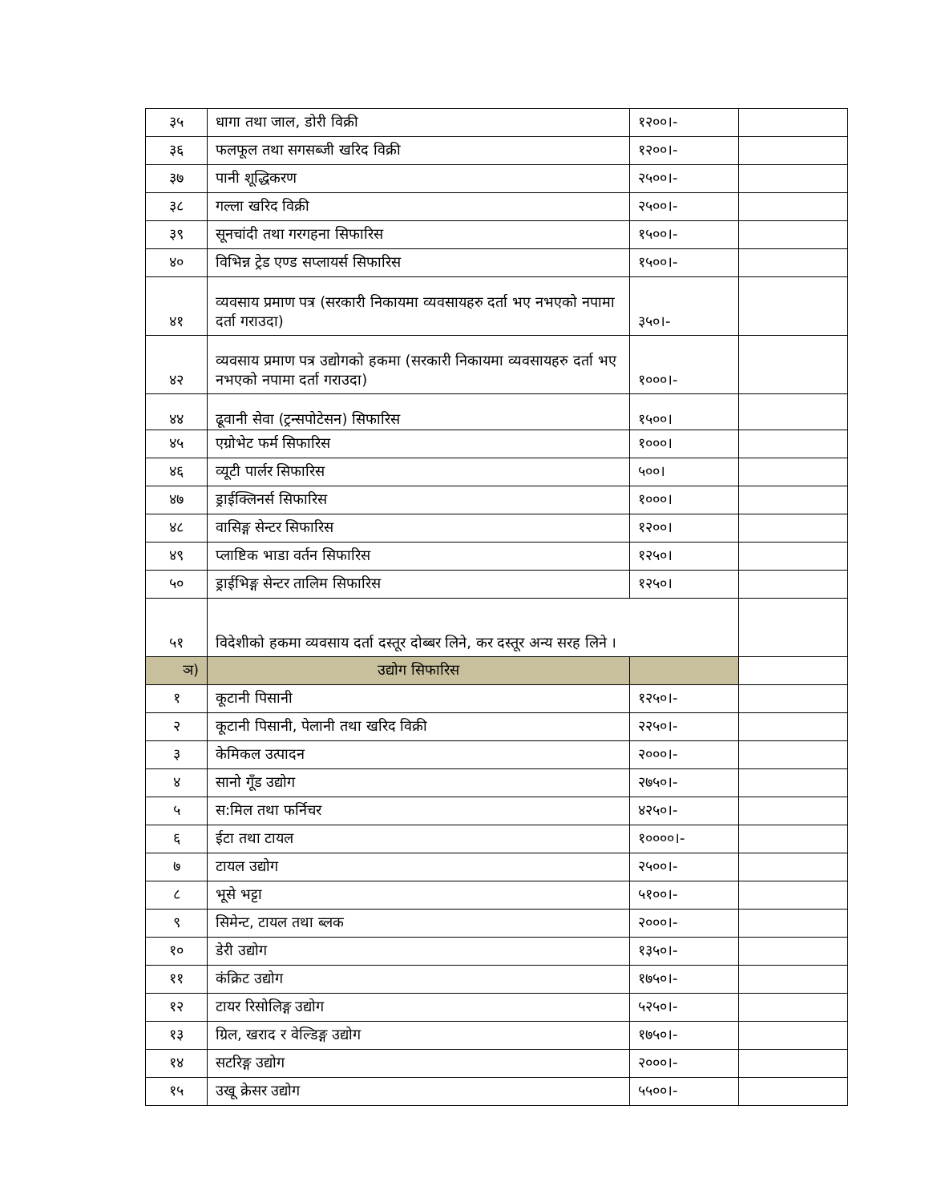| ३५ | धागा तथा जाल, डोरी विक्री | १२००।- | |
| ३६ | फलफूल तथा सगसब्जी खरिद विक्री | १२००।- | |
| ३७ | पानी शूद्धिकरण | २५००।- | |
| ३८ | गल्ला खरिद विक्री | २५००।- | |
| ३९ | सूनचांदी तथा गरगहना सिफारिस | १५००।- | |
| ४० | विभिन्न ट्रेड एण्ड सप्लायर्स सिफारिस | १५००।- | |
| ४१ | व्यवसाय प्रमाण पत्र (सरकारी निकायमा व्यवसायहरु दर्ता भए नभएको नपामा दर्ता गराउदा) | ३५०।- | |
| ४२ | व्यवसाय प्रमाण पत्र उद्योगको हकमा (सरकारी निकायमा व्यवसायहरु दर्ता भए नभएको नपामा दर्ता गराउदा) | १०००।- | |
| ४४ | ढूवानी सेवा (ट्रन्सपोटेसन) सिफारिस | १५००। | |
| ४५ | एग्रोभेट फर्म सिफारिस | १०००। | |
| ४६ | व्यूटी पार्लर सिफारिस | ५००। | |
| ४७ | ड्राईक्लिनर्स सिफारिस | १०००। | |
| ४८ | वासिङ्ग सेन्टर सिफारिस | १२००। | |
| ४९ | प्लाष्टिक भाडा वर्तन सिफारिस | १२५०। | |
| ५० | ड्राईभिङ्ग सेन्टर तालिम सिफारिस | १२५०। | |
| ५१ | विदेशीको हकमा व्यवसाय दर्ता दस्तूर दोब्बर लिने, कर दस्तूर अन्य सरह लिने । | | |
| ञ) | उद्योग सिफारिस | | |
| १ | कूटानी पिसानी | १२५०।- | |
| २ | कूटानी पिसानी, पेलानी तथा खरिद विक्री | २२५०।- | |
| ३ | केमिकल उत्पादन | २०००।- | |
| ४ | सानो गूँड उद्योग | २७५०।- | |
| ५ | स:मिल तथा फर्निचर | ४२५०।- | |
| ६ | ईटा तथा टायल | १००००।- | |
| ७ | टायल उद्योग | २५००।- | |
| ८ | भूसे भट्टा | ५१००।- | |
| ९ | सिमेन्ट, टायल तथा ब्लक | २०००।- | |
| १० | डेरी उद्योग | १३५०।- | |
| ११ | कंक्रिट उद्योग | १७५०।- | |
| १२ | टायर रिसोलिङ्ग उद्योग | ५२५०।- | |
| १३ | ग्रिल, खराद र वेल्डिङ्ग उद्योग | १७५०।- | |
| १४ | सटरिङ्ग उद्योग | २०००।- | |
| १५ | उखू क्रेसर उद्योग | ५५००।- | |